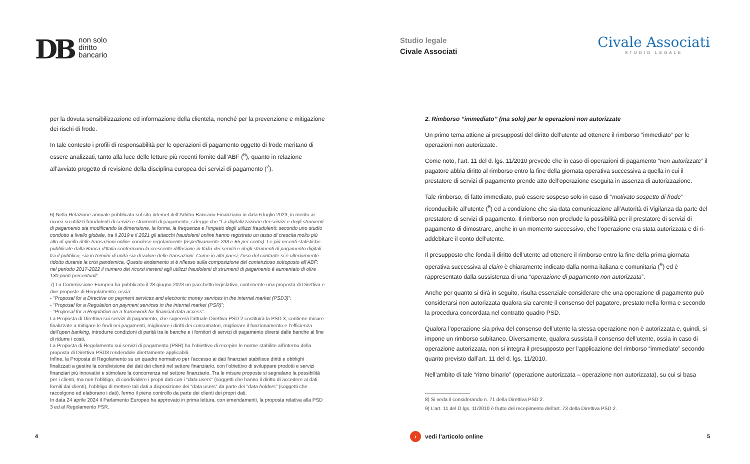DB non solo
diritto
bancario
per la dovuta sensibilizzazione ed informazione della clientela, nonché per la prevenzione e mitigazione dei rischi di frode.
In tale contesto i profili di responsabilità per le operazioni di pagamento oggetto di frode meritano di essere analizzati, tanto alla luce delle letture più recenti fornite dall’ABF (<sup>6</sup>), quanto in relazione all’avviato progetto di revisione della disciplina europea dei servizi di pagamento (<sup>7</sup>).
6) Nella Relazione annuale pubblicata sul sito internet dell’Arbitro Bancario Finanziario in data 6 luglio 2023, in merito ai ricorsi su utilizzi fraudolenti di servizi e strumenti di pagamento, si legge che “La digitalizzazione dei servizi e degli strumenti di pagamento sta modificando la dimensione, la forma, la frequenza e l’impatto degli utilizzi fraudolenti: secondo uno studio condotto a livello globale, tra il 2019 e il 2021 gli attacchi fraudolenti online hanno registrato un tasso di crescita molto più alto di quello delle transazioni online concluse regolarmente (rispettivamente 233 e 65 per cento). Le più recenti statistiche pubblicate dalla Banca d’Italia confermano la crescente diffusione in Italia dei servizi e degli strumenti di pagamento digitali tra il pubblico, sia in termini di unità sia di valore delle transazioni. Come in altri paesi, l’uso del contante si è ulteriormente ridotto durante la crisi pandemica. Questo andamento si è riflesso sulla composizione del contenzioso sottoposto all’ABF: nel periodo 2017-2022 il numero dei ricorsi inerenti agli utilizzi fraudolenti di strumenti di pagamento è aumentato di oltre 130 punti percentuali”.
7) La Commissione Europea ha pubblicato il 28 giugno 2023 un pacchetto legislativo, contenente una proposta di Direttiva e due proposte di Regolamento, ossia:
- “Proposal for a Directive on payment services and electronic money services in the internal market (PSD3)”;
- “Proposal for a Regulation on payment services in the internal market (PSR)”;
- “Proposal for a Regulation on a framework for financial data access”.
La Proposta di Direttiva sui servizi di pagamento, che supererà l’attuale Direttiva PSD 2 costituirà la PSD 3, contiene misure finalizzate a mitigare le frodi nei pagamenti, migliorare i diritti dei consumatori, migliorare il funzionamento e l’efficienza dell’open banking, introdurre condizioni di parità tra le banche e i fornitori di servizi di pagamento diversi dalle banche al fine di ridurre i costi.
La Proposta di Regolamento sui servizi di pagamento (PSR) ha l’obiettivo di recepire le norme stabilite all’interno della proposta di Direttiva PSD3 rendendole direttamente applicabili.
Infine, la Proposta di Regolamento su un quadro normativo per l’accesso ai dati finanziari stabilisce diritti e obblighi finalizzati a gestire la condivisione dei dati dei clienti nel settore finanziario, con l’obiettivo di sviluppare prodotti e servizi finanziari più innovativi e stimolare la concorrenza nel settore finanziario. Tra le misure proposte si segnalano la possibilità per i clienti, ma non l’obbligo, di condividere i propri dati con i “data users” (soggetti che hanno il diritto di accedere ai dati forniti dai clienti), l’obbligo di mettere tali dati a disposizione dei “data users” da parte dei “data holders” (soggetti che raccolgono ed elaborano i dati), fermo il pieno controllo da parte dei clienti dei propri dati.
In data 24 aprile 2024 il Parlamento Europeo ha approvato in prima lettura, con emendamenti, la proposta relativa alla PSD 3 ed al Regolamento PSR.
4
Studio legale
Civale Associati
Civale Associati
STUDIO LEGALE
2. Rimborso “immediato” (ma solo) per le operazioni non autorizzate
Un primo tema attiene ai presupposti del diritto dell’utente ad ottenere il rimborso “immediato” per le operazioni non autorizzate.
Come noto, l’art. 11 del d. lgs. 11/2010 prevede che in caso di operazioni di pagamento “non autorizzate” il pagatore abbia diritto al rimborso entro la fine della giornata operativa successiva a quella in cui il prestatore di servizi di pagamento prende atto dell’operazione eseguita in assenza di autorizzazione.
Tale rimborso, di fatto immediato, può essere sospeso solo in caso di “motivato sospetto di frode” riconducibile all’utente (<sup>8</sup>) ed a condizione che sia data comunicazione all’Autorità di Vigilanza da parte del prestatore di servizi di pagamento. Il rimborso non preclude la possibilità per il prestatore di servizi di pagamento di dimostrare, anche in un momento successivo, che l’operazione era stata autorizzata e di ri-addebitare il conto dell’utente.
Il presupposto che fonda il diritto dell’utente ad ottenere il rimborso entro la fine della prima giornata operativa successiva al claim è chiaramente indicato dalla norma italiana e comunitaria (<sup>9</sup>) ed è rappresentato dalla sussistenza di una “operazione di pagamento non autorizzata”.
Anche per quanto si dirà in seguito, risulta essenziale considerare che una operazione di pagamento può considerarsi non autorizzata qualora sia carente il consenso del pagatore, prestato nella forma e secondo la procedura concordata nel contratto quadro PSD.
Qualora l’operazione sia priva del consenso dell’utente la stessa operazione non è autorizzata e, quindi, si impone un rimborso subitaneo. Diversamente, qualora sussista il consenso dell’utente, ossia in caso di operazione autorizzata, non si integra il presupposto per l’applicazione del rimborso “immediato” secondo quanto previsto dall’art. 11 del d. lgs. 11/2010.
Nell’ambito di tale “ritmo binario” (operazione autorizzata – operazione non autorizzata), su cui si basa
8) Si veda il considerando n. 71 della Direttiva PSD 2.
9) L’art. 11 del D.lgs. 11/2010 è frutto del recepimento dell’art. 73 della Direttiva PSD 2.
› vedi l’articolo online 5